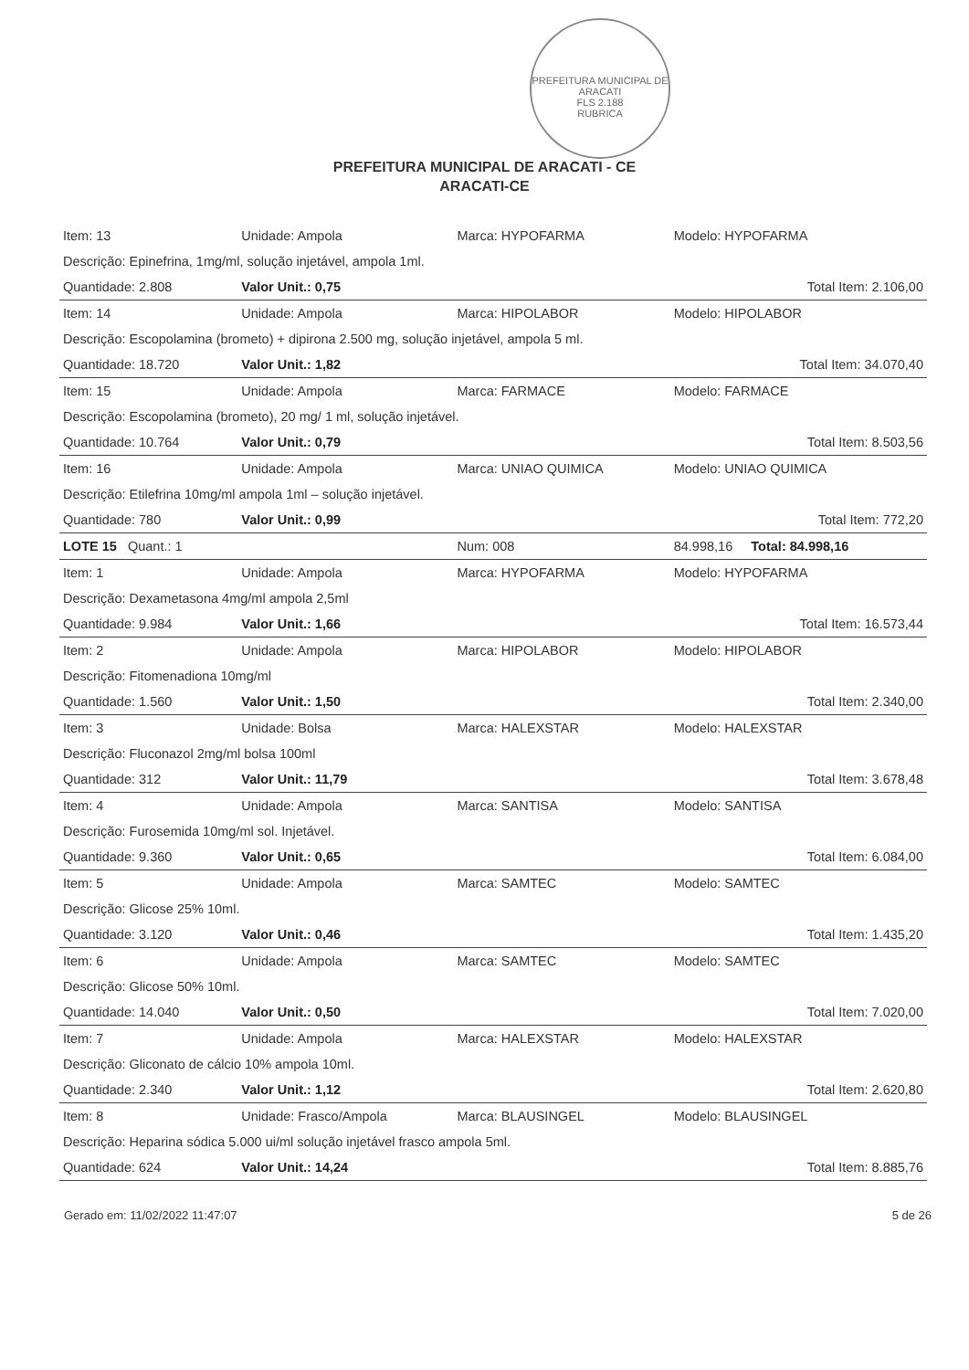PREFEITURA MUNICIPAL DE ARACATI
FLS 2.188
RUBRICA
PREFEITURA MUNICIPAL DE ARACATI - CE
ARACATI-CE
| Item: 13 | Unidade: Ampola | Marca: HYPOFARMA | Modelo: HYPOFARMA |
| Descrição: Epinefrina, 1mg/ml, solução injetável, ampola 1ml. | | | |
| Quantidade: 2.808 | Valor Unit.: 0,75 | | Total Item: 2.106,00 |
| Item: 14 | Unidade: Ampola | Marca: HIPOLABOR | Modelo: HIPOLABOR |
| Descrição: Escopolamina (brometo) + dipirona 2.500 mg, solução injetável, ampola 5 ml. | | | |
| Quantidade: 18.720 | Valor Unit.: 1,82 | | Total Item: 34.070,40 |
| Item: 15 | Unidade: Ampola | Marca: FARMACE | Modelo: FARMACE |
| Descrição: Escopolamina (brometo), 20 mg/ 1 ml, solução injetável. | | | |
| Quantidade: 10.764 | Valor Unit.: 0,79 | | Total Item: 8.503,56 |
| Item: 16 | Unidade: Ampola | Marca: UNIAO QUIMICA | Modelo: UNIAO QUIMICA |
| Descrição: Etilefrina 10mg/ml ampola 1ml – solução injetável. | | | |
| Quantidade: 780 | Valor Unit.: 0,99 | | Total Item: 772,20 |
| LOTE 15 Quant.: 1 | | Num: 008 | 84.998,16 Total: 84.998,16 |
| Item: 1 | Unidade: Ampola | Marca: HYPOFARMA | Modelo: HYPOFARMA |
| Descrição: Dexametasona 4mg/ml ampola 2,5ml | | | |
| Quantidade: 9.984 | Valor Unit.: 1,66 | | Total Item: 16.573,44 |
| Item: 2 | Unidade: Ampola | Marca: HIPOLABOR | Modelo: HIPOLABOR |
| Descrição: Fitomenadiona 10mg/ml | | | |
| Quantidade: 1.560 | Valor Unit.: 1,50 | | Total Item: 2.340,00 |
| Item: 3 | Unidade: Bolsa | Marca: HALEXSTAR | Modelo: HALEXSTAR |
| Descrição: Fluconazol 2mg/ml bolsa 100ml | | | |
| Quantidade: 312 | Valor Unit.: 11,79 | | Total Item: 3.678,48 |
| Item: 4 | Unidade: Ampola | Marca: SANTISA | Modelo: SANTISA |
| Descrição: Furosemida 10mg/ml sol. Injetável. | | | |
| Quantidade: 9.360 | Valor Unit.: 0,65 | | Total Item: 6.084,00 |
| Item: 5 | Unidade: Ampola | Marca: SAMTEC | Modelo: SAMTEC |
| Descrição: Glicose 25% 10ml. | | | |
| Quantidade: 3.120 | Valor Unit.: 0,46 | | Total Item: 1.435,20 |
| Item: 6 | Unidade: Ampola | Marca: SAMTEC | Modelo: SAMTEC |
| Descrição: Glicose 50% 10ml. | | | |
| Quantidade: 14.040 | Valor Unit.: 0,50 | | Total Item: 7.020,00 |
| Item: 7 | Unidade: Ampola | Marca: HALEXSTAR | Modelo: HALEXSTAR |
| Descrição: Gliconato de cálcio 10% ampola 10ml. | | | |
| Quantidade: 2.340 | Valor Unit.: 1,12 | | Total Item: 2.620,80 |
| Item: 8 | Unidade: Frasco/Ampola | Marca: BLAUSINGEL | Modelo: BLAUSINGEL |
| Descrição: Heparina sódica 5.000 ui/ml solução injetável frasco ampola 5ml. | | | |
| Quantidade: 624 | Valor Unit.: 14,24 | | Total Item: 8.885,76 |
Gerado em: 11/02/2022 11:47:07 5 de 26